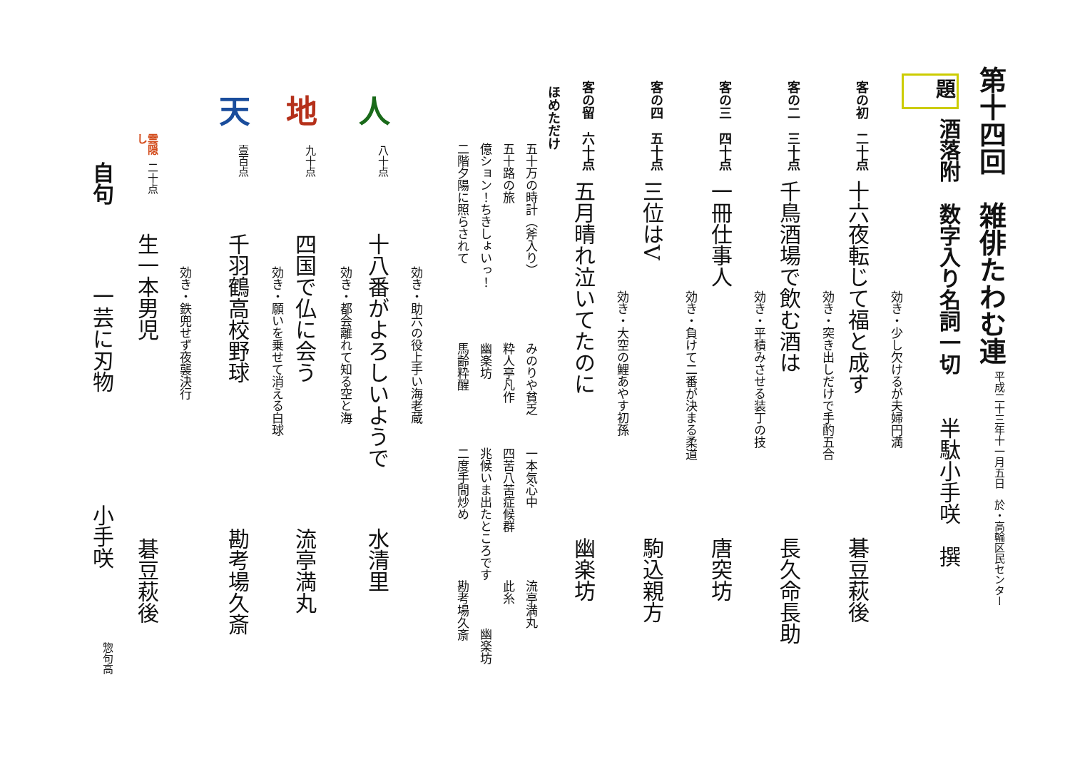第十四回　雑俳たわむ連 平成二十三年十一月五日　於・高輪区民センター
題 酒落附　数字入り名詞一切 半駄小手咲　撰
効き・少し欠けるが夫婦円満
客の初　二十点 十六夜転じて福と成す 碁豆萩後
効き・突き出しだけで手酌五合
客の二　三十点 千鳥酒場で飲む酒は 長久命長助
効き・平積みさせる装丁の技
客の三　四十点 一冊仕事人 唐突坊
効き・負けて二番が決まる柔道
客の四　五十点 三位はV 駒込親方
効き・大空の鯉あやす初孫
客の留　六十点 五月晴れ泣いてたのに 幽楽坊
ほめただけ
五十万の時計（斧入り） みのりや貧乏 一本気心中 流亭満丸
五十路の旅 粋人亭凡作 四苦八苦症候群 此糸
億ション！ちきしょいっ！ 幽楽坊 兆候いま出たところです 幽楽坊
二階夕陽に照らされて 馬齢粋醒 二度手間炒め 勘考場久斎
効き・助六の役上手い海老蔵
人 八十点 十八番がよろしいようで 水清里
効き・都会離れて知る空と海
地 九十点 四国で仏に会う 流亭満丸
効き・願いを乗せて消える白球
天 壹百点 千羽鶴高校野球 勘考場久斎
効き・鉄兜せず夜襲決行
雲隠し 二十点 生一本男児 碁豆萩後
自句 一芸に刃物 小手咲 惣句高